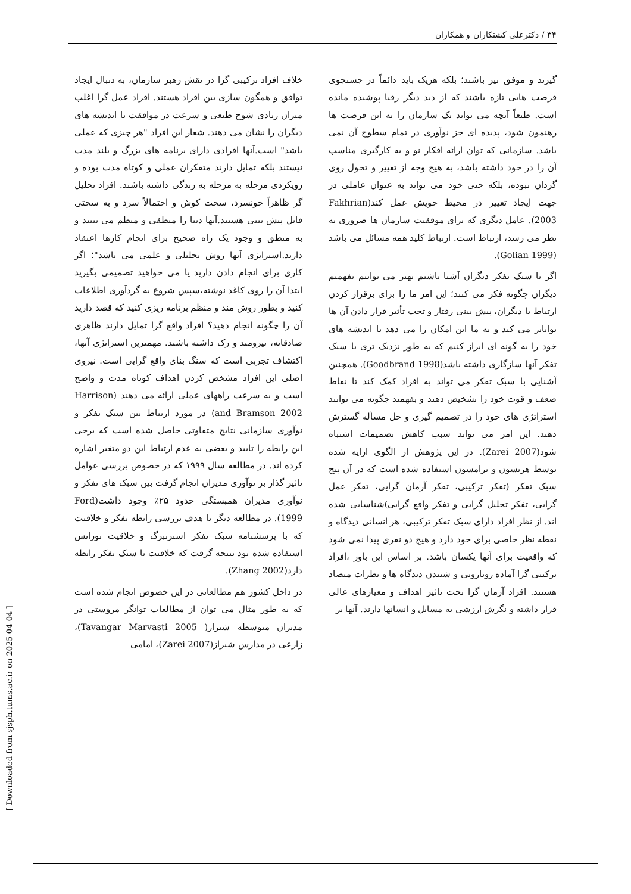۳۴ / دکترعلی کشتکاران و همکاران
گیرند و موفق نیز باشند؛ بلکه هریک باید دائماً در جستجوی فرصت هایی تازه باشند که از دید دیگر رقبا پوشیده مانده است. طبعاً آنچه می تواند یک سازمان را به این فرصت ها رهنمون شود، پدیده ای جز نوآوری در تمام سطوح آن نمی باشد. سازمانی که توان ارائه افکار نو و به کارگیری مناسب آن را در خود داشته باشد، به هیچ وجه از تغییر و تحول روی گردان نبوده، بلکه حتی خود می تواند به عنوان عاملی در جهت ایجاد تغییر در محیط خویش عمل کند(Fakhrian 2003). عامل دیگری که برای موفقیت سازمان ها ضروری به نظر می رسد، ارتباط است. ارتباط کلید همه مسائل می باشد (Golian 1999).
اگر با سبک تفکر دیگران آشنا باشیم بهتر می توانیم بفهمیم دیگران چگونه فکر می کنند؛ این امر ما را برای برقرار کردن ارتباط با دیگران، پیش بینی رفتار و تحت تأثیر قرار دادن آن ها تواناتر می کند و به ما این امکان را می دهد تا اندیشه های خود را به گونه ای ابراز کنیم که به طور نزدیک تری با سبک تفکر آنها سازگاری داشته باشد(Goodbrand 1998). همچنین آشنایی با سبک تفکر می تواند به افراد کمک کند تا نقاط ضعف و قوت خود را تشخیص دهند و بفهمند چگونه می توانند استراتژی های خود را در تصمیم گیری و حل مسأله گسترش دهند. این امر می تواند سبب کاهش تصمیمات اشتباه شود(Zarei 2007). در این پژوهش از الگوی ارایه شده توسط هریسون و برامسون استفاده شده است که در آن پنج سبک تفکر (تفکر ترکیبی، تفکر آرمان گرایی، تفکر عمل گرایی، تفکر تحلیل گرایی و تفکر واقع گرایی)شناسایی شده اند. از نظر افراد دارای سبک تفکر ترکیبی، هر انسانی دیدگاه و نقطه نظر خاصی برای خود دارد و هیچ دو نفری پیدا نمی شود که واقعیت برای آنها یکسان باشد. بر اساس این باور ،افراد ترکیبی گرا آماده رویارویی و شنیدن دیدگاه ها و نظرات متضاد هستند. افراد آرمان گرا تحت تاثیر اهداف و معیارهای عالی قرار داشته و نگرش ارزشی به مسایل و انسانها دارند. آنها بر
خلاف افراد ترکیبی گرا در نقش رهبر سازمان، به دنبال ایجاد توافق و همگون سازی بین افراد هستند. افراد عمل گرا اغلب میزان زیادی شوخ طبعی و سرعت در موافقت با اندیشه های دیگران را نشان می دهند. شعار این افراد "هر چیزی که عملی باشد" است.آنها افرادی دارای برنامه های بزرگ و بلند مدت نیستند بلکه تمایل دارند متفکران عملی و کوتاه مدت بوده و رویکردی مرحله به مرحله به زندگی داشته باشند. افراد تحلیل گر ظاهراً خونسرد، سخت کوش و احتمالاً سرد و به سختی قابل پیش بینی هستند.آنها دنیا را منطقی و منظم می بینند و به منطق و وجود یک راه صحیح برای انجام کارها اعتقاد دارند.استراتژی آنها روش تحلیلی و علمی می باشد"؛ اگر کاری برای انجام دادن دارید یا می خواهید تصمیمی بگیرید ابتدا آن را روی کاغذ نوشته،سپس شروع به گردآوری اطلاعات کنید و بطور روش مند و منظم برنامه ریزی کنید که قصد دارید آن را چگونه انجام دهید؟ افراد واقع گرا تمایل دارند ظاهری صادقانه، نیرومند و رک داشته باشند. مهمترین استراتژی آنها، اکتشاف تجربی است که سنگ بنای واقع گرایی است. نیروی اصلی این افراد مشخص کردن اهداف کوتاه مدت و واضح است و به سرعت راههای عملی ارائه می دهند (Harrison and Bramson 2002) در مورد ارتباط بین سبک تفکر و نوآوری سازمانی نتایج متفاوتی حاصل شده است که برخی این رابطه را تایید و بعضی به عدم ارتباط این دو متغیر اشاره کرده اند. در مطالعه سال ۱۹۹۹ که در خصوص بررسی عوامل تاثیر گذار بر نوآوری مدیران انجام گرفت بین سبک های تفکر و نوآوری مدیران همبستگی حدود ۲۵٪ وجود داشت(Ford 1999). در مطالعه دیگر با هدف بررسی رابطه تفکر و خلاقیت که با پرسشنامه سبک تفکر استرنبرگ و خلاقیت تورانس استفاده شده بود نتیجه گرفت که خلاقیت با سبک تفکر رابطه دارد(Zhang 2002).
در داخل کشور هم مطالعاتی در این خصوص انجام شده است که به طور مثال می توان از مطالعات توانگر مروستی در مدیران متوسطه شیراز( Tavangar Marvasti 2005)، زارعی در مدارس شیراز(Zarei 2007)، امامی
[ Downloaded from sjsph.tums.ac.ir on 2025-04-04 ]